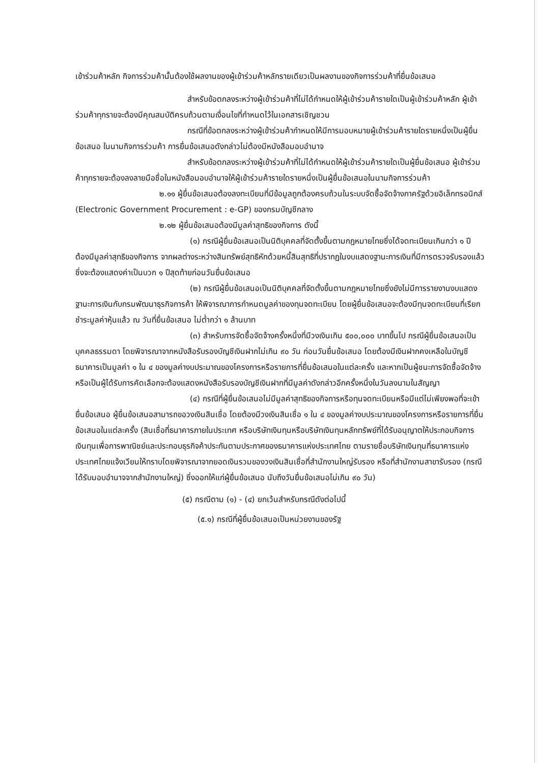เข้าร่วมค้าหลัก กิจการร่วมค้านั้นต้องใช้ผลงานของผู้เข้าร่วมค้าหลักรายเดียวเป็นผลงานของกิจการร่วมค้าที่ยื่นข้อเสนอ
สำหรับข้อตกลงระหว่างผู้เข้าร่วมค้าที่ไม่ได้กำหนดให้ผู้เข้าร่วมค้ารายใดเป็นผู้เข้าร่วมค้าหลัก ผู้เข้าร่วมค้าทุกรายจะต้องมีคุณสมบัติครบถ้วนตามเงื่อนไขที่กำหนดไว้ในเอกสารเชิญชวน
กรณีที่ข้อตกลงระหว่างผู้เข้าร่วมค้ากำหนดให้มีการมอบหมายผู้เข้าร่วมค้ารายใดรายหนึ่งเป็นผู้ยื่นข้อเสนอ ในนามกิจการร่วมค้า การยื่นข้อเสนอดังกล่าวไม่ต้องมีหนังสือมอบอำนาจ
สำหรับข้อตกลงระหว่างผู้เข้าร่วมค้าที่ไม่ได้กำหนดให้ผู้เข้าร่วมค้ารายใดเป็นผู้ยื่นข้อเสนอ ผู้เข้าร่วมค้าทุกรายจะต้องลงลายมือชื่อในหนังสือมอบอำนาจให้ผู้เข้าร่วมค้ารายใดรายหนึ่งเป็นผู้ยื่นข้อเสนอในนามกิจการร่วมค้า
๒.๑๑ ผู้ยื่นข้อเสนอต้องลงทะเบียนที่มีข้อมูลถูกต้องครบถ้วนในระบบจัดซื้อจัดจ้างภาครัฐด้วยอิเล็กทรอนิกส์ (Electronic Government Procurement : e-GP) ของกรมบัญชีกลาง
๒.๑๒ ผู้ยื่นข้อเสนอต้องมีมูลค่าสุทธิของกิจการ ดังนี้
(๑) กรณีผู้ยื่นข้อเสนอเป็นนิติบุคคลที่จัดตั้งขึ้นตามกฎหมายไทยซึ่งได้จดทะเบียนเกินกว่า ๑ ปี ต้องมีมูลค่าสุทธิของกิจการ จากผลต่างระหว่างสินทรัพย์สุทธิหักด้วยหนี้สินสุทธิที่ปรากฏในงบแสดงฐานะการเงินที่มีการตรวจรับรองแล้ว ซึ่งจะต้องแสดงค่าเป็นบวก ๑ ปีสุดท้ายก่อนวันยื่นข้อเสนอ
(๒) กรณีผู้ยื่นข้อเสนอเป็นนิติบุคคลที่จัดตั้งขึ้นตามกฎหมายไทยซึ่งยังไม่มีการรายงานงบแสดงฐานะการเงินกับกรมพัฒนาธุรกิจการค้า ให้พิจารณาการกำหนดมูลค่าของทุนจดทะเบียน โดยผู้ยื่นข้อเสนอจะต้องมีทุนจดทะเบียนที่เรียกชำระมูลค่าหุ้นแล้ว ณ วันที่ยื่นข้อเสนอ ไม่ต่ำกว่า ๑ ล้านบาท
(๓) สำหรับการจัดซื้อจัดจ้างครั้งหนึ่งที่มีวงเงินเกิน ๕๐๐,๐๐๐ บาทขึ้นไป กรณีผู้ยื่นข้อเสนอเป็นบุคคลธรรมดา โดยพิจารณาจากหนังสือรับรองบัญชีเงินฝากไม่เกิน ๙๐ วัน ก่อนวันยื่นข้อเสนอ โดยต้องมีเงินฝากคงเหลือในบัญชีธนาคารเป็นมูลค่า ๑ ใน ๔ ของมูลค่างบประมาณของโครงการหรือรายการที่ยื่นข้อเสนอในแต่ละครั้ง และหากเป็นผู้ชนะการจัดซื้อจัดจ้างหรือเป็นผู้ได้รับการคัดเลือกจะต้องแสดงหนังสือรับรองบัญชีเงินฝากที่มีมูลค่าดังกล่าวอีกครั้งหนึ่งในวันลงนามในสัญญา
(๔) กรณีที่ผู้ยื่นข้อเสนอไม่มีมูลค่าสุทธิของกิจการหรือทุนจดทะเบียนหรือมีแต่ไม่เพียงพอที่จะเข้ายื่นข้อเสนอ ผู้ยื่นข้อเสนอสามารถขอวงเงินสินเชื่อ โดยต้องมีวงเงินสินเชื่อ ๑ ใน ๔ ของมูลค่างบประมาณของโครงการหรือรายการที่ยื่นข้อเสนอในแต่ละครั้ง (สินเชื่อที่ธนาคารภายในประเทศ หรือบริษัทเงินทุนหรือบริษัทเงินทุนหลักทรัพย์ที่ได้รับอนุญาตให้ประกอบกิจการเงินทุนเพื่อการพาณิชย์และประกอบธุรกิจค้าประกันตามประกาศของธนาคารแห่งประเทศไทย ตามรายชื่อบริษัทเงินทุนที่ธนาคารแห่งประเทศไทยแจ้งเวียนให้ทราบโดยพิจารณาจากยอดเงินรวมของวงเงินสินเชื่อที่สำนักงานใหญ่รับรอง หรือที่สำนักงานสาขารับรอง (กรณีได้รับมอบอำนาจจากสำนักงานใหญ่) ซึ่งออกให้แก่ผู้ยื่นข้อเสนอ นับถึงวันยื่นข้อเสนอไม่เกิน ๙๐ วัน)
(๕) กรณีตาม (๑) - (๔) ยกเว้นสำหรับกรณีดังต่อไปนี้
(๕.๑) กรณีที่ผู้ยื่นข้อเสนอเป็นหน่วยงานของรัฐ